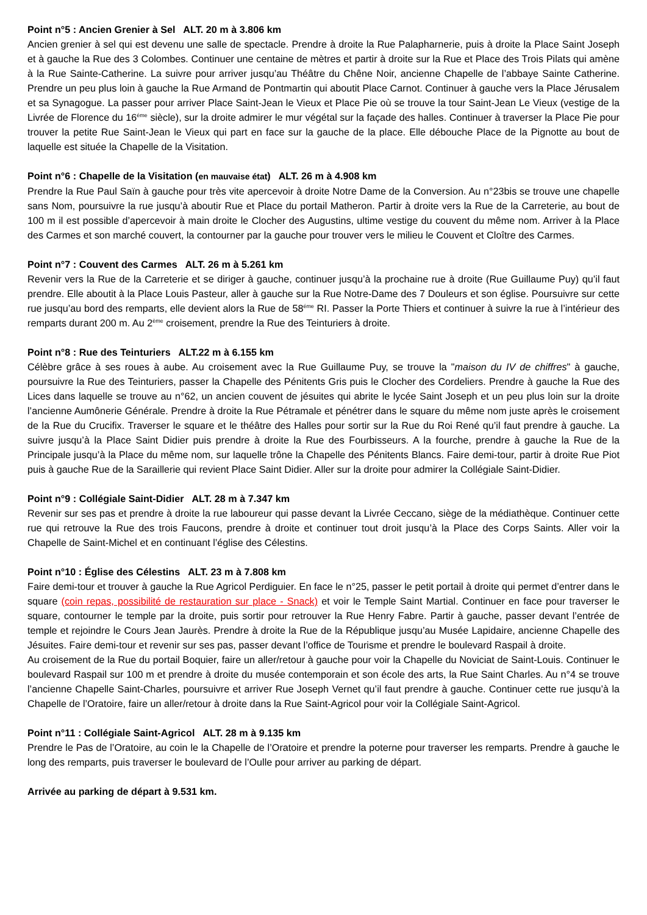Point n°5 : Ancien Grenier à Sel ALT. 20 m à 3.806 km
Ancien grenier à sel qui est devenu une salle de spectacle. Prendre à droite la Rue Palapharnerie, puis à droite la Place Saint Joseph et à gauche la Rue des 3 Colombes. Continuer une centaine de mètres et partir à droite sur la Rue et Place des Trois Pilats qui amène à la Rue Sainte-Catherine. La suivre pour arriver jusqu’au Théâtre du Chêne Noir, ancienne Chapelle de l’abbaye Sainte Catherine. Prendre un peu plus loin à gauche la Rue Armand de Pontmartin qui aboutit Place Carnot. Continuer à gauche vers la Place Jérusalem et sa Synagogue. La passer pour arriver Place Saint-Jean le Vieux et Place Pie où se trouve la tour Saint-Jean Le Vieux (vestige de la Livrée de Florence du 16<sup>éme</sup> siècle), sur la droite admirer le mur végétal sur la façade des halles. Continuer à traverser la Place Pie pour trouver la petite Rue Saint-Jean le Vieux qui part en face sur la gauche de la place. Elle débouche Place de la Pignotte au bout de laquelle est située la Chapelle de la Visitation.
Point n°6 : Chapelle de la Visitation (en mauvaise état) ALT. 26 m à 4.908 km
Prendre la Rue Paul Saïn à gauche pour très vite apercevoir à droite Notre Dame de la Conversion. Au n°23bis se trouve une chapelle sans Nom, poursuivre la rue jusqu’à aboutir Rue et Place du portail Matheron. Partir à droite vers la Rue de la Carreterie, au bout de 100 m il est possible d’apercevoir à main droite le Clocher des Augustins, ultime vestige du couvent du même nom. Arriver à la Place des Carmes et son marché couvert, la contourner par la gauche pour trouver vers le milieu le Couvent et Cloître des Carmes.
Point n°7 : Couvent des Carmes ALT. 26 m à 5.261 km
Revenir vers la Rue de la Carreterie et se diriger à gauche, continuer jusqu’à la prochaine rue à droite (Rue Guillaume Puy) qu’il faut prendre. Elle aboutit à la Place Louis Pasteur, aller à gauche sur la Rue Notre-Dame des 7 Douleurs et son église. Poursuivre sur cette rue jusqu’au bord des remparts, elle devient alors la Rue de 58<sup>éme</sup> RI. Passer la Porte Thiers et continuer à suivre la rue à l’intérieur des remparts durant 200 m. Au 2<sup>ème</sup> croisement, prendre la Rue des Teinturiers à droite.
Point n°8 : Rue des Teinturiers ALT.22 m à 6.155 km
Célèbre grâce à ses roues à aube. Au croisement avec la Rue Guillaume Puy, se trouve la "maison du IV de chiffres" à gauche, poursuivre la Rue des Teinturiers, passer la Chapelle des Pénitents Gris puis le Clocher des Cordeliers. Prendre à gauche la Rue des Lices dans laquelle se trouve au n°62, un ancien couvent de jésuites qui abrite le lycée Saint Joseph et un peu plus loin sur la droite l’ancienne Aumônerie Générale. Prendre à droite la Rue Pétramale et pénétrer dans le square du même nom juste après le croisement de la Rue du Crucifix. Traverser le square et le théâtre des Halles pour sortir sur la Rue du Roi René qu’il faut prendre à gauche. La suivre jusqu’à la Place Saint Didier puis prendre à droite la Rue des Fourbisseurs. A la fourche, prendre à gauche la Rue de la Principale jusqu’à la Place du même nom, sur laquelle trône la Chapelle des Pénitents Blancs. Faire demi-tour, partir à droite Rue Piot puis à gauche Rue de la Saraillerie qui revient Place Saint Didier. Aller sur la droite pour admirer la Collégiale Saint-Didier.
Point n°9 : Collégiale Saint-Didier ALT. 28 m à 7.347 km
Revenir sur ses pas et prendre à droite la rue laboureur qui passe devant la Livrée Ceccano, siège de la médiathèque. Continuer cette rue qui retrouve la Rue des trois Faucons, prendre à droite et continuer tout droit jusqu’à la Place des Corps Saints. Aller voir la Chapelle de Saint-Michel et en continuant l’église des Célestins.
Point n°10 : Église des Célestins ALT. 23 m à 7.808 km
Faire demi-tour et trouver à gauche la Rue Agricol Perdiguier. En face le n°25, passer le petit portail à droite qui permet d’entrer dans le square (coin repas, possibilité de restauration sur place - Snack) et voir le Temple Saint Martial. Continuer en face pour traverser le square, contourner le temple par la droite, puis sortir pour retrouver la Rue Henry Fabre. Partir à gauche, passer devant l’entrée de temple et rejoindre le Cours Jean Jaurès. Prendre à droite la Rue de la République jusqu’au Musée Lapidaire, ancienne Chapelle des Jésuites. Faire demi-tour et revenir sur ses pas, passer devant l’office de Tourisme et prendre le boulevard Raspail à droite.
Au croisement de la Rue du portail Boquier, faire un aller/retour à gauche pour voir la Chapelle du Noviciat de Saint-Louis. Continuer le boulevard Raspail sur 100 m et prendre à droite du musée contemporain et son école des arts, la Rue Saint Charles. Au n°4 se trouve l’ancienne Chapelle Saint-Charles, poursuivre et arriver Rue Joseph Vernet qu’il faut prendre à gauche. Continuer cette rue jusqu’à la Chapelle de l’Oratoire, faire un aller/retour à droite dans la Rue Saint-Agricol pour voir la Collégiale Saint-Agricol.
Point n°11 : Collégiale Saint-Agricol ALT. 28 m à 9.135 km
Prendre le Pas de l’Oratoire, au coin le la Chapelle de l’Oratoire et prendre la poterne pour traverser les remparts. Prendre à gauche le long des remparts, puis traverser le boulevard de l’Oulle pour arriver au parking de départ.
Arrivée au parking de départ à 9.531 km.